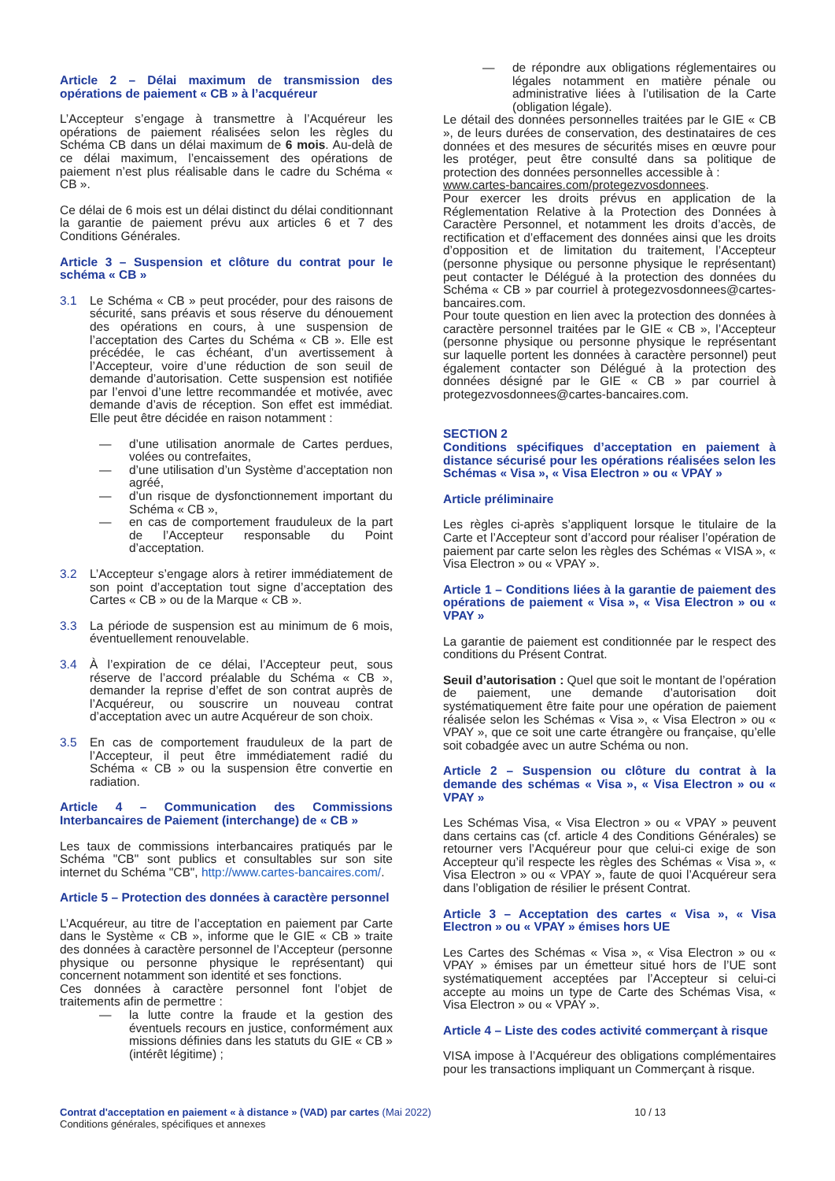Article 2 – Délai maximum de transmission des opérations de paiement « CB » à l’acquéreur
L’Accepteur s’engage à transmettre à l’Acquéreur les opérations de paiement réalisées selon les règles du Schéma CB dans un délai maximum de 6 mois. Au-delà de ce délai maximum, l’encaissement des opérations de paiement n’est plus réalisable dans le cadre du Schéma « CB ».
Ce délai de 6 mois est un délai distinct du délai conditionnant la garantie de paiement prévu aux articles 6 et 7 des Conditions Générales.
Article 3 – Suspension et clôture du contrat pour le schéma « CB »
3.1 Le Schéma « CB » peut procéder, pour des raisons de sécurité, sans préavis et sous réserve du dénouement des opérations en cours, à une suspension de l’acceptation des Cartes du Schéma « CB ». Elle est précédée, le cas échéant, d’un avertissement à l’Accepteur, voire d’une réduction de son seuil de demande d’autorisation. Cette suspension est notifiée par l’envoi d’une lettre recommandée et motivée, avec demande d’avis de réception. Son effet est immédiat. Elle peut être décidée en raison notamment :
— d’une utilisation anormale de Cartes perdues, volées ou contrefaites,
— d’une utilisation d’un Système d’acceptation non agréé,
— d’un risque de dysfonctionnement important du Schéma « CB »,
— en cas de comportement frauduleux de la part de l’Accepteur responsable du Point d’acceptation.
3.2 L’Accepteur s’engage alors à retirer immédiatement de son point d’acceptation tout signe d’acceptation des Cartes « CB » ou de la Marque « CB ».
3.3 La période de suspension est au minimum de 6 mois, éventuellement renouvelable.
3.4 À l’expiration de ce délai, l’Accepteur peut, sous réserve de l’accord préalable du Schéma « CB », demander la reprise d’effet de son contrat auprès de l’Acquéreur, ou souscrire un nouveau contrat d’acceptation avec un autre Acquéreur de son choix.
3.5 En cas de comportement frauduleux de la part de l’Accepteur, il peut être immédiatement radié du Schéma « CB » ou la suspension être convertie en radiation.
Article 4 – Communication des Commissions Interbancaires de Paiement (interchange) de « CB »
Les taux de commissions interbancaires pratiqués par le Schéma "CB" sont publics et consultables sur son site internet du Schéma "CB", http://www.cartes-bancaires.com/.
Article 5 – Protection des données à caractère personnel
L’Acquéreur, au titre de l’acceptation en paiement par Carte dans le Système « CB », informe que le GIE « CB » traite des données à caractère personnel de l’Accepteur (personne physique ou personne physique le représentant) qui concernent notamment son identité et ses fonctions.
Ces données à caractère personnel font l’objet de traitements afin de permettre :
— la lutte contre la fraude et la gestion des éventuels recours en justice, conformément aux missions définies dans les statuts du GIE « CB » (intérêt légitime) ;
— de répondre aux obligations réglementaires ou légales notamment en matière pénale ou administrative liées à l’utilisation de la Carte (obligation légale).
Le détail des données personnelles traitées par le GIE « CB », de leurs durées de conservation, des destinataires de ces données et des mesures de sécurités mises en œuvre pour les protéger, peut être consulté dans sa politique de protection des données personnelles accessible à :
www.cartes-bancaires.com/protegezvosdonnees.
Pour exercer les droits prévus en application de la Réglementation Relative à la Protection des Données à Caractère Personnel, et notamment les droits d’accès, de rectification et d’effacement des données ainsi que les droits d’opposition et de limitation du traitement, l’Accepteur (personne physique ou personne physique le représentant) peut contacter le Délégué à la protection des données du Schéma « CB » par courriel à protegezvosdonnees@cartes-bancaires.com.
Pour toute question en lien avec la protection des données à caractère personnel traitées par le GIE « CB », l’Accepteur (personne physique ou personne physique le représentant sur laquelle portent les données à caractère personnel) peut également contacter son Délégué à la protection des données désigné par le GIE « CB » par courriel à protegezvosdonnees@cartes-bancaires.com.
SECTION 2
Conditions spécifiques d’acceptation en paiement à distance sécurisé pour les opérations réalisées selon les Schémas « Visa », « Visa Electron » ou « VPAY »
Article préliminaire
Les règles ci-après s’appliquent lorsque le titulaire de la Carte et l’Accepteur sont d’accord pour réaliser l’opération de paiement par carte selon les règles des Schémas « VISA », « Visa Electron » ou « VPAY ».
Article 1 – Conditions liées à la garantie de paiement des opérations de paiement « Visa », « Visa Electron » ou « VPAY »
La garantie de paiement est conditionnée par le respect des conditions du Présent Contrat.
Seuil d’autorisation : Quel que soit le montant de l’opération de paiement, une demande d’autorisation doit systématiquement être faite pour une opération de paiement réalisée selon les Schémas « Visa », « Visa Electron » ou « VPAY », que ce soit une carte étrangère ou française, qu’elle soit cobadgée avec un autre Schéma ou non.
Article 2 – Suspension ou clôture du contrat à la demande des schémas « Visa », « Visa Electron » ou « VPAY »
Les Schémas Visa, « Visa Electron » ou « VPAY » peuvent dans certains cas (cf. article 4 des Conditions Générales) se retourner vers l’Acquéreur pour que celui-ci exige de son Accepteur qu’il respecte les règles des Schémas « Visa », « Visa Electron » ou « VPAY », faute de quoi l’Acquéreur sera dans l’obligation de résilier le présent Contrat.
Article 3 – Acceptation des cartes « Visa », « Visa Electron » ou « VPAY » émises hors UE
Les Cartes des Schémas « Visa », « Visa Electron » ou « VPAY » émises par un émetteur situé hors de l’UE sont systématiquement acceptées par l’Accepteur si celui-ci accepte au moins un type de Carte des Schémas Visa, « Visa Electron » ou « VPAY ».
Article 4 – Liste des codes activité commerçant à risque
VISA impose à l’Acquéreur des obligations complémentaires pour les transactions impliquant un Commerçant à risque.
Contrat d'acceptation en paiement « à distance » (VAD) par cartes (Mai 2022)
Conditions générales, spécifiques et annexes
10 / 13